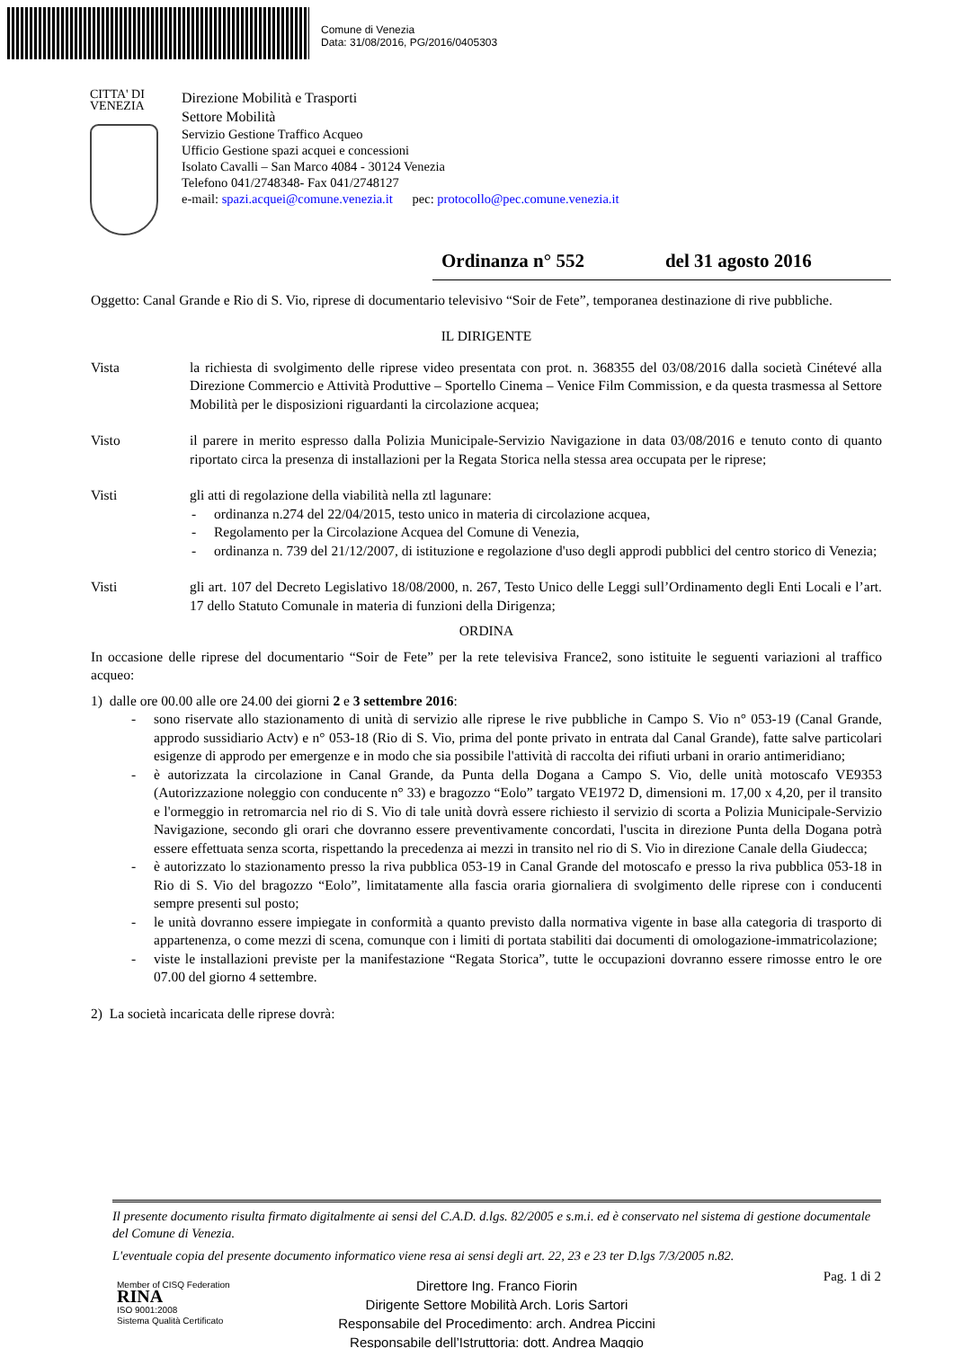Comune di Venezia
Data: 31/08/2016, PG/2016/0405303
CITTA' DI
VENEZIA
Direzione Mobilità e Trasporti
Settore Mobilità
Servizio Gestione Traffico Acqueo
Ufficio Gestione spazi acquei e concessioni
Isolato Cavalli – San Marco 4084 - 30124 Venezia
Telefono 041/2748348- Fax 041/2748127
e-mail: spazi.acquei@comune.venezia.it pec: protocollo@pec.comune.venezia.it
Ordinanza n° 552 del 31 agosto 2016
Oggetto: Canal Grande e Rio di S. Vio, riprese di documentario televisivo “Soir de Fete”, temporanea destinazione di rive pubbliche.
IL DIRIGENTE
Vista la richiesta di svolgimento delle riprese video presentata con prot. n. 368355 del 03/08/2016 dalla società Cinétevé alla Direzione Commercio e Attività Produttive – Sportello Cinema – Venice Film Commission, e da questa trasmessa al Settore Mobilità per le disposizioni riguardanti la circolazione acquea;
Visto il parere in merito espresso dalla Polizia Municipale-Servizio Navigazione in data 03/08/2016 e tenuto conto di quanto riportato circa la presenza di installazioni per la Regata Storica nella stessa area occupata per le riprese;
Visti gli atti di regolazione della viabilità nella ztl lagunare:
- ordinanza n.274 del 22/04/2015, testo unico in materia di circolazione acquea,
- Regolamento per la Circolazione Acquea del Comune di Venezia,
- ordinanza n. 739 del 21/12/2007, di istituzione e regolazione d'uso degli approdi pubblici del centro storico di Venezia;
Visti gli art. 107 del Decreto Legislativo 18/08/2000, n. 267, Testo Unico delle Leggi sull’Ordinamento degli Enti Locali e l’art. 17 dello Statuto Comunale in materia di funzioni della Dirigenza;
ORDINA
In occasione delle riprese del documentario “Soir de Fete” per la rete televisiva France2, sono istituite le seguenti variazioni al traffico acqueo:
1) dalle ore 00.00 alle ore 24.00 dei giorni 2 e 3 settembre 2016:
- sono riservate allo stazionamento di unità di servizio alle riprese le rive pubbliche in Campo S. Vio n° 053-19 (Canal Grande, approdo sussidiario Actv) e n° 053-18 (Rio di S. Vio, prima del ponte privato in entrata dal Canal Grande), fatte salve particolari esigenze di approdo per emergenze e in modo che sia possibile l'attività di raccolta dei rifiuti urbani in orario antimeridiano;
- è autorizzata la circolazione in Canal Grande, da Punta della Dogana a Campo S. Vio, delle unità motoscafo VE9353 (Autorizzazione noleggio con conducente n° 33) e bragozzo “Eolo” targato VE1972 D, dimensioni m. 17,00 x 4,20, per il transito e l'ormeggio in retromarcia nel rio di S. Vio di tale unità dovrà essere richiesto il servizio di scorta a Polizia Municipale-Servizio Navigazione, secondo gli orari che dovranno essere preventivamente concordati, l'uscita in direzione Punta della Dogana potrà essere effettuata senza scorta, rispettando la precedenza ai mezzi in transito nel rio di S. Vio in direzione Canale della Giudecca;
- è autorizzato lo stazionamento presso la riva pubblica 053-19 in Canal Grande del motoscafo e presso la riva pubblica 053-18 in Rio di S. Vio del bragozzo “Eolo”, limitatamente alla fascia oraria giornaliera di svolgimento delle riprese con i conducenti sempre presenti sul posto;
- le unità dovranno essere impiegate in conformità a quanto previsto dalla normativa vigente in base alla categoria di trasporto di appartenenza, o come mezzi di scena, comunque con i limiti di portata stabiliti dai documenti di omologazione-immatricolazione;
- viste le installazioni previste per la manifestazione “Regata Storica”, tutte le occupazioni dovranno essere rimosse entro le ore 07.00 del giorno 4 settembre.
2) La società incaricata delle riprese dovrà:
Il presente documento risulta firmato digitalmente ai sensi del C.A.D. d.lgs. 82/2005 e s.m.i. ed è conservato nel sistema di gestione documentale del Comune di Venezia.
L'eventuale copia del presente documento informatico viene resa ai sensi degli art. 22, 23 e 23 ter D.lgs 7/3/2005 n.82.
Pag. 1 di 2
Member of CISQ Federation
RINA
ISO 9001:2008
Sistema Qualità Certificato
Direttore Ing. Franco Fiorin
Dirigente Settore Mobilità Arch. Loris Sartori
Responsabile del Procedimento: arch. Andrea Piccini
Responsabile dell’Istruttoria: dott. Andrea Maggio